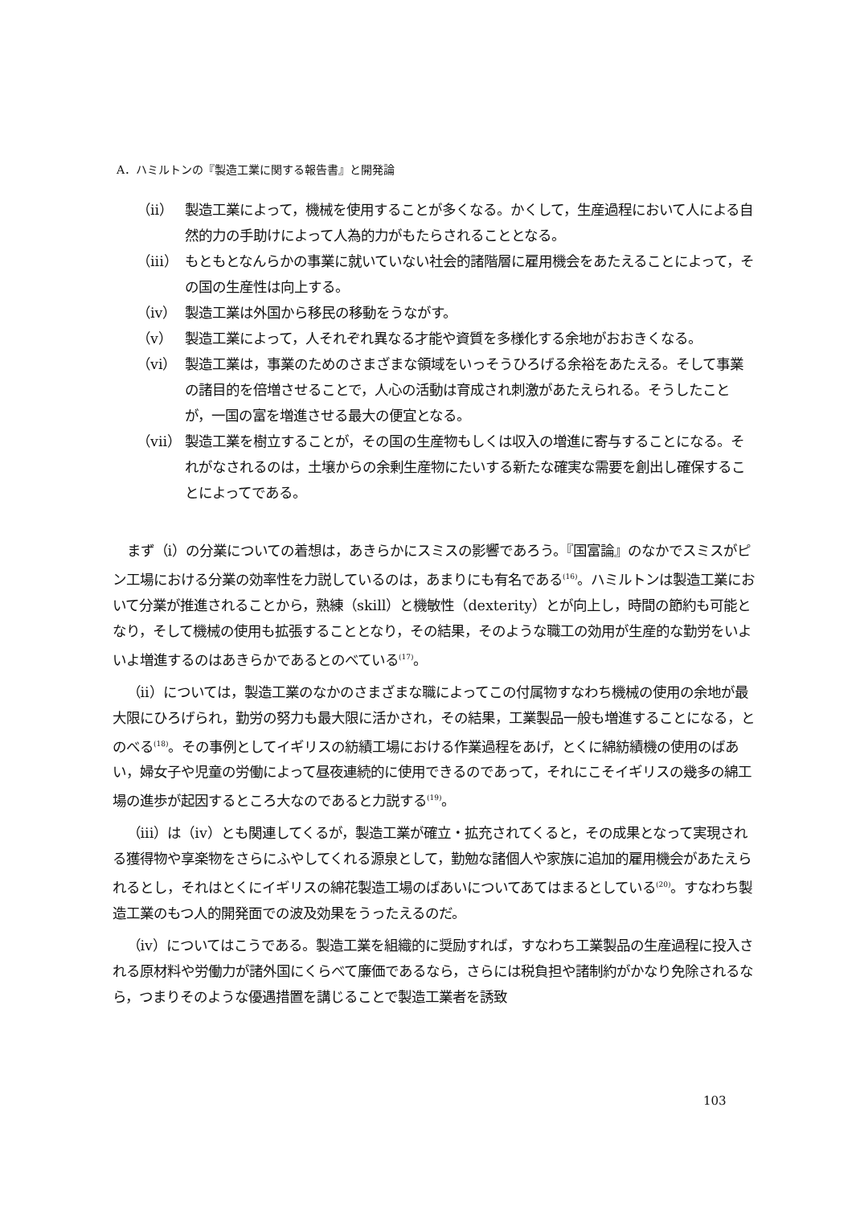A．ハミルトンの『製造工業に関する報告書』と開発論
（ii） 製造工業によって，機械を使用することが多くなる。かくして，生産過程において人による自然的力の手助けによって人為的力がもたらされることとなる。
（iii） もともとなんらかの事業に就いていない社会的諸階層に雇用機会をあたえることによって，その国の生産性は向上する。
（iv） 製造工業は外国から移民の移動をうながす。
（v） 製造工業によって，人それぞれ異なる才能や資質を多様化する余地がおおきくなる。
（vi） 製造工業は，事業のためのさまざまな領域をいっそうひろげる余裕をあたえる。そして事業の諸目的を倍増させることで，人心の活動は育成され刺激があたえられる。そうしたことが，一国の富を増進させる最大の便宜となる。
（vii） 製造工業を樹立することが，その国の生産物もしくは収入の増進に寄与することになる。それがなされるのは，土壌からの余剰生産物にたいする新たな確実な需要を創出し確保することによってである。
まず（i）の分業についての着想は，あきらかにスミスの影響であろう。『国富論』のなかでスミスがピン工場における分業の効率性を力説しているのは，あまりにも有名である<sup>(16)</sup>。ハミルトンは製造工業において分業が推進されることから，熟練（skill）と機敏性（dexterity）とが向上し，時間の節約も可能となり，そして機械の使用も拡張することとなり，その結果，そのような職工の効用が生産的な勤労をいよいよ増進するのはあきらかであるとのべている<sup>(17)</sup>。
（ii）については，製造工業のなかのさまざまな職によってこの付属物すなわち機械の使用の余地が最大限にひろげられ，勤労の努力も最大限に活かされ，その結果，工業製品一般も増進することになる，とのべる<sup>(18)</sup>。その事例としてイギリスの紡績工場における作業過程をあげ，とくに綿紡績機の使用のばあい，婦女子や児童の労働によって昼夜連続的に使用できるのであって，それにこそイギリスの幾多の綿工場の進歩が起因するところ大なのであると力説する<sup>(19)</sup>。
（iii）は（iv）とも関連してくるが，製造工業が確立・拡充されてくると，その成果となって実現される獲得物や享楽物をさらにふやしてくれる源泉として，勤勉な諸個人や家族に追加的雇用機会があたえられるとし，それはとくにイギリスの綿花製造工場のばあいについてあてはまるとしている<sup>(20)</sup>。すなわち製造工業のもつ人的開発面での波及効果をうったえるのだ。
（iv）についてはこうである。製造工業を組織的に奨励すれば，すなわち工業製品の生産過程に投入される原材料や労働力が諸外国にくらべて廉価であるなら，さらには税負担や諸制約がかなり免除されるなら，つまりそのような優遇措置を講じることで製造工業者を誘致
103